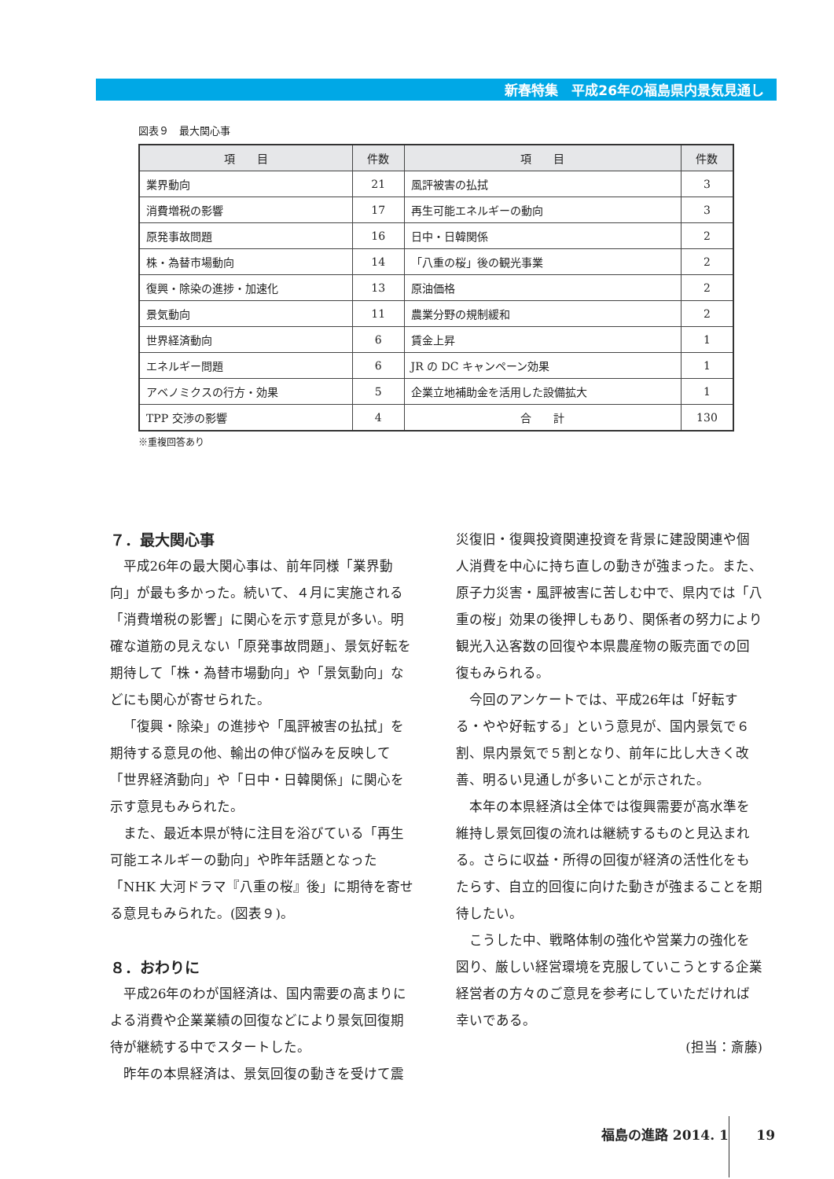新春特集　平成26年の福島県内景気見通し
図表９　最大関心事
| 項 目 | 件数 | 項 目 | 件数 |
| --- | --- | --- | --- |
| 業界動向 | 21 | 風評被害の払拭 | 3 |
| 消費増税の影響 | 17 | 再生可能エネルギーの動向 | 3 |
| 原発事故問題 | 16 | 日中・日韓関係 | 2 |
| 株・為替市場動向 | 14 | 「八重の桜」後の観光事業 | 2 |
| 復興・除染の進捗・加速化 | 13 | 原油価格 | 2 |
| 景気動向 | 11 | 農業分野の規制緩和 | 2 |
| 世界経済動向 | 6 | 賃金上昇 | 1 |
| エネルギー問題 | 6 | JR の DC キャンペーン効果 | 1 |
| アベノミクスの行方・効果 | 5 | 企業立地補助金を活用した設備拡大 | 1 |
| TPP 交渉の影響 | 4 | 合 計 | 130 |
※重複回答あり
７．最大関心事
平成26年の最大関心事は、前年同様「業界動向」が最も多かった。続いて、４月に実施される「消費増税の影響」に関心を示す意見が多い。明確な道筋の見えない「原発事故問題」、景気好転を期待して「株・為替市場動向」や「景気動向」などにも関心が寄せられた。
「復興・除染」の進捗や「風評被害の払拭」を期待する意見の他、輸出の伸び悩みを反映して「世界経済動向」や「日中・日韓関係」に関心を示す意見もみられた。
また、最近本県が特に注目を浴びている「再生可能エネルギーの動向」や昨年話題となった「NHK 大河ドラマ『八重の桜』後」に期待を寄せる意見もみられた。(図表９)。
８．おわりに
平成26年のわが国経済は、国内需要の高まりによる消費や企業業績の回復などにより景気回復期待が継続する中でスタートした。
昨年の本県経済は、景気回復の動きを受けて震
災復旧・復興投資関連投資を背景に建設関連や個人消費を中心に持ち直しの動きが強まった。また、原子力災害・風評被害に苦しむ中で、県内では「八重の桜」効果の後押しもあり、関係者の努力により観光入込客数の回復や本県農産物の販売面での回復もみられる。
今回のアンケートでは、平成26年は「好転する・やや好転する」という意見が、国内景気で６割、県内景気で５割となり、前年に比し大きく改善、明るい見通しが多いことが示された。
本年の本県経済は全体では復興需要が高水準を維持し景気回復の流れは継続するものと見込まれる。さらに収益・所得の回復が経済の活性化をもたらす、自立的回復に向けた動きが強まることを期待したい。
こうした中、戦略体制の強化や営業力の強化を図り、厳しい経営環境を克服していこうとする企業経営者の方々のご意見を参考にしていただければ幸いである。
(担当：斎藤)
福島の進路 2014. 1 19